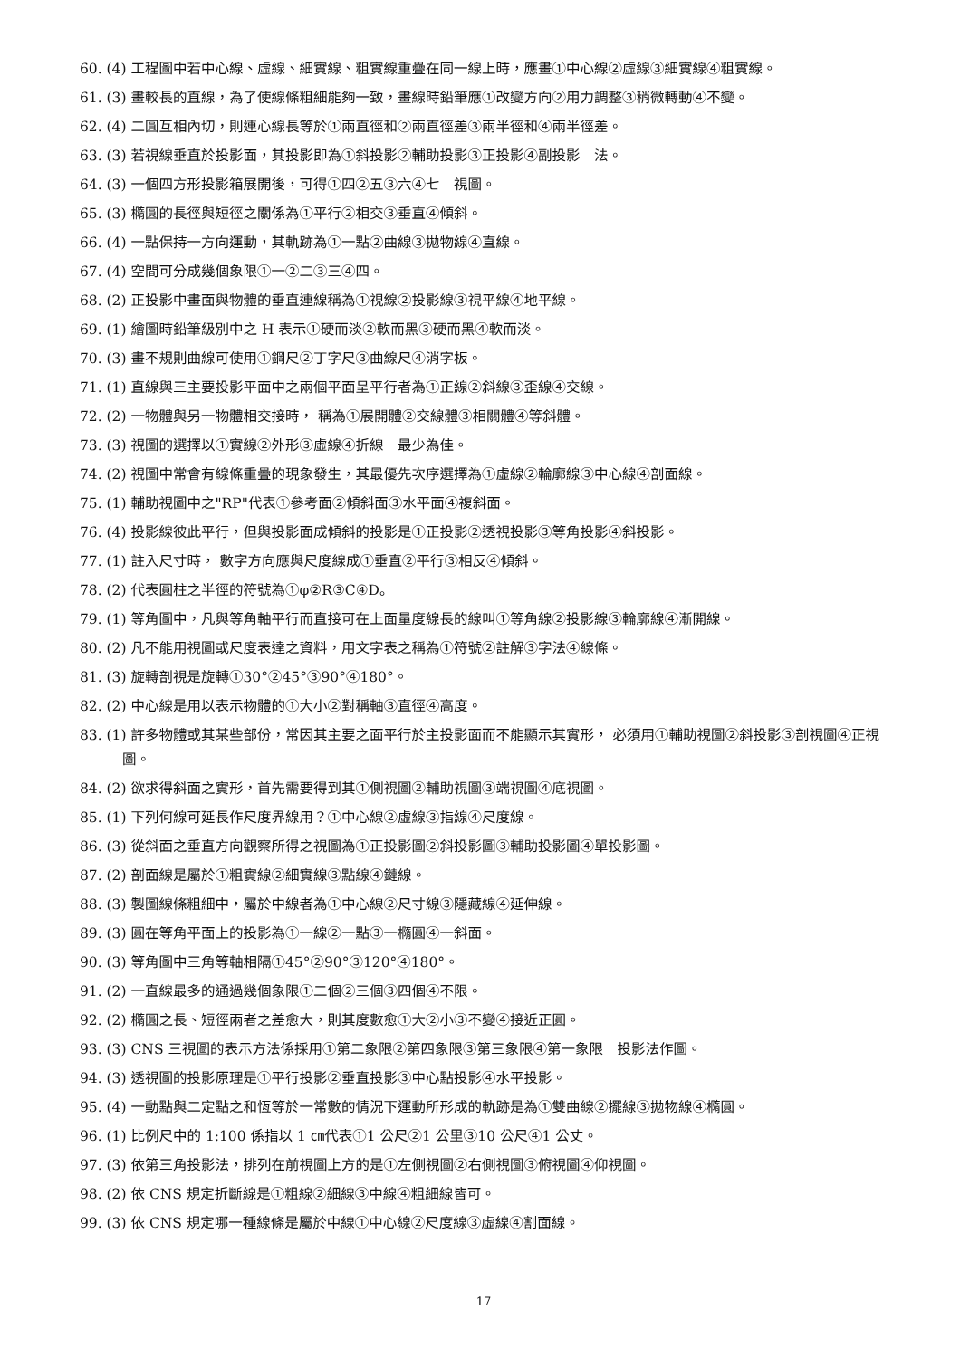60. (4) 工程圖中若中心線、虛線、細實線、粗實線重疊在同一線上時，應畫①中心線②虛線③細實線④粗實線。
61. (3) 畫較長的直線，為了使線條粗細能夠一致，畫線時鉛筆應①改變方向②用力調整③稍微轉動④不變。
62. (4) 二圓互相內切，則連心線長等於①兩直徑和②兩直徑差③兩半徑和④兩半徑差。
63. (3) 若視線垂直於投影面，其投影即為①斜投影②輔助投影③正投影④副投影　法。
64. (3) 一個四方形投影箱展開後，可得①四②五③六④七　視圖。
65. (3) 橢圓的長徑與短徑之關係為①平行②相交③垂直④傾斜。
66. (4) 一點保持一方向運動，其軌跡為①一點②曲線③拋物線④直線。
67. (4) 空間可分成幾個象限①一②二③三④四。
68. (2) 正投影中畫面與物體的垂直連線稱為①視線②投影線③視平線④地平線。
69. (1) 繪圖時鉛筆級別中之 H 表示①硬而淡②軟而黑③硬而黑④軟而淡。
70. (3) 畫不規則曲線可使用①鋼尺②丁字尺③曲線尺④消字板。
71. (1) 直線與三主要投影平面中之兩個平面呈平行者為①正線②斜線③歪線④交線。
72. (2) 一物體與另一物體相交接時， 稱為①展開體②交線體③相關體④等斜體。
73. (3) 視圖的選擇以①實線②外形③虛線④折線　最少為佳。
74. (2) 視圖中常會有線條重疊的現象發生，其最優先次序選擇為①虛線②輪廓線③中心線④剖面線。
75. (1) 輔助視圖中之"RP"代表①參考面②傾斜面③水平面④複斜面。
76. (4) 投影線彼此平行，但與投影面成傾斜的投影是①正投影②透視投影③等角投影④斜投影。
77. (1) 註入尺寸時， 數字方向應與尺度線成①垂直②平行③相反④傾斜。
78. (2) 代表圓柱之半徑的符號為①φ②R③C④D。
79. (1) 等角圖中，凡與等角軸平行而直接可在上面量度線長的線叫①等角線②投影線③輪廓線④漸開線。
80. (2) 凡不能用視圖或尺度表達之資料，用文字表之稱為①符號②註解③字法④線條。
81. (3) 旋轉剖視是旋轉①30°②45°③90°④180°。
82. (2) 中心線是用以表示物體的①大小②對稱軸③直徑④高度。
83. (1) 許多物體或其某些部份，常因其主要之面平行於主投影面而不能顯示其實形， 必須用①輔助視圖②斜投影③剖視圖④正視圖。
84. (2) 欲求得斜面之實形，首先需要得到其①側視圖②輔助視圖③端視圖④底視圖。
85. (1) 下列何線可延長作尺度界線用？①中心線②虛線③指線④尺度線。
86. (3) 從斜面之垂直方向觀察所得之視圖為①正投影圖②斜投影圖③輔助投影圖④單投影圖。
87. (2) 剖面線是屬於①粗實線②細實線③點線④鏈線。
88. (3) 製圖線條粗細中，屬於中線者為①中心線②尺寸線③隱藏線④延伸線。
89. (3) 圓在等角平面上的投影為①一線②一點③一橢圓④一斜面。
90. (3) 等角圖中三角等軸相隔①45°②90°③120°④180°。
91. (2) 一直線最多的通過幾個象限①二個②三個③四個④不限。
92. (2) 橢圓之長、短徑兩者之差愈大，則其度數愈①大②小③不變④接近正圓。
93. (3) CNS 三視圖的表示方法係採用①第二象限②第四象限③第三象限④第一象限　投影法作圖。
94. (3) 透視圖的投影原理是①平行投影②垂直投影③中心點投影④水平投影。
95. (4) 一動點與二定點之和恆等於一常數的情況下運動所形成的軌跡是為①雙曲線②擺線③拋物線④橢圓。
96. (1) 比例尺中的 1:100 係指以 1 ㎝代表①1 公尺②1 公里③10 公尺④1 公丈。
97. (3) 依第三角投影法，排列在前視圖上方的是①左側視圖②右側視圖③俯視圖④仰視圖。
98. (2) 依 CNS 規定折斷線是①粗線②細線③中線④粗細線皆可。
99. (3) 依 CNS 規定哪一種線條是屬於中線①中心線②尺度線③虛線④割面線。
17